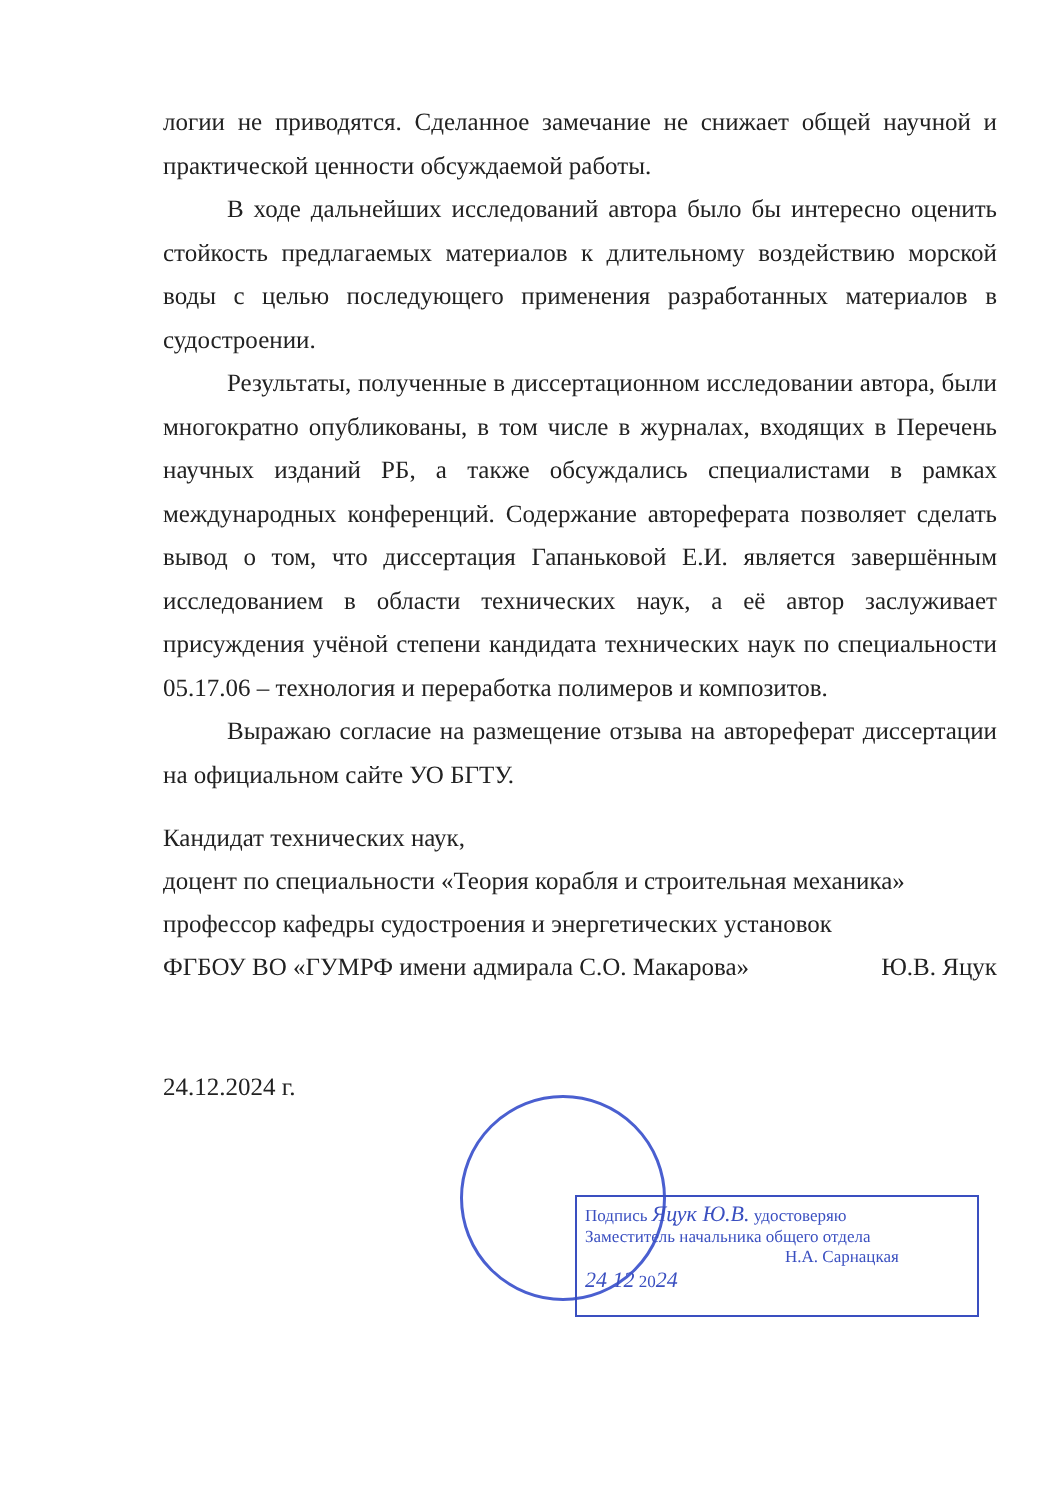логии не приводятся. Сделанное замечание не снижает общей научной и практической ценности обсуждаемой работы.
В ходе дальнейших исследований автора было бы интересно оценить стойкость предлагаемых материалов к длительному воздействию морской воды с целью последующего применения разработанных материалов в судостроении.
Результаты, полученные в диссертационном исследовании автора, были многократно опубликованы, в том числе в журналах, входящих в Перечень научных изданий РБ, а также обсуждались специалистами в рамках международных конференций. Содержание автореферата позволяет сделать вывод о том, что диссертация Гапаньковой Е.И. является завершённым исследованием в области технических наук, а её автор заслуживает присуждения учёной степени кандидата технических наук по специальности 05.17.06 – технология и переработка полимеров и композитов.
Выражаю согласие на размещение отзыва на автореферат диссертации на официальном сайте УО БГТУ.
Кандидат технических наук,
доцент по специальности «Теория корабля и строительная механика»
профессор кафедры судостроения и энергетических установок
ФГБОУ ВО «ГУМРФ имени адмирала С.О. Макарова» Ю.В. Яцук
24.12.2024 г.
Подпись Яцук Ю.В. удостоверяю
Заместитель начальника общего отдела
Н.А. Сарнацкая
24 12 2024